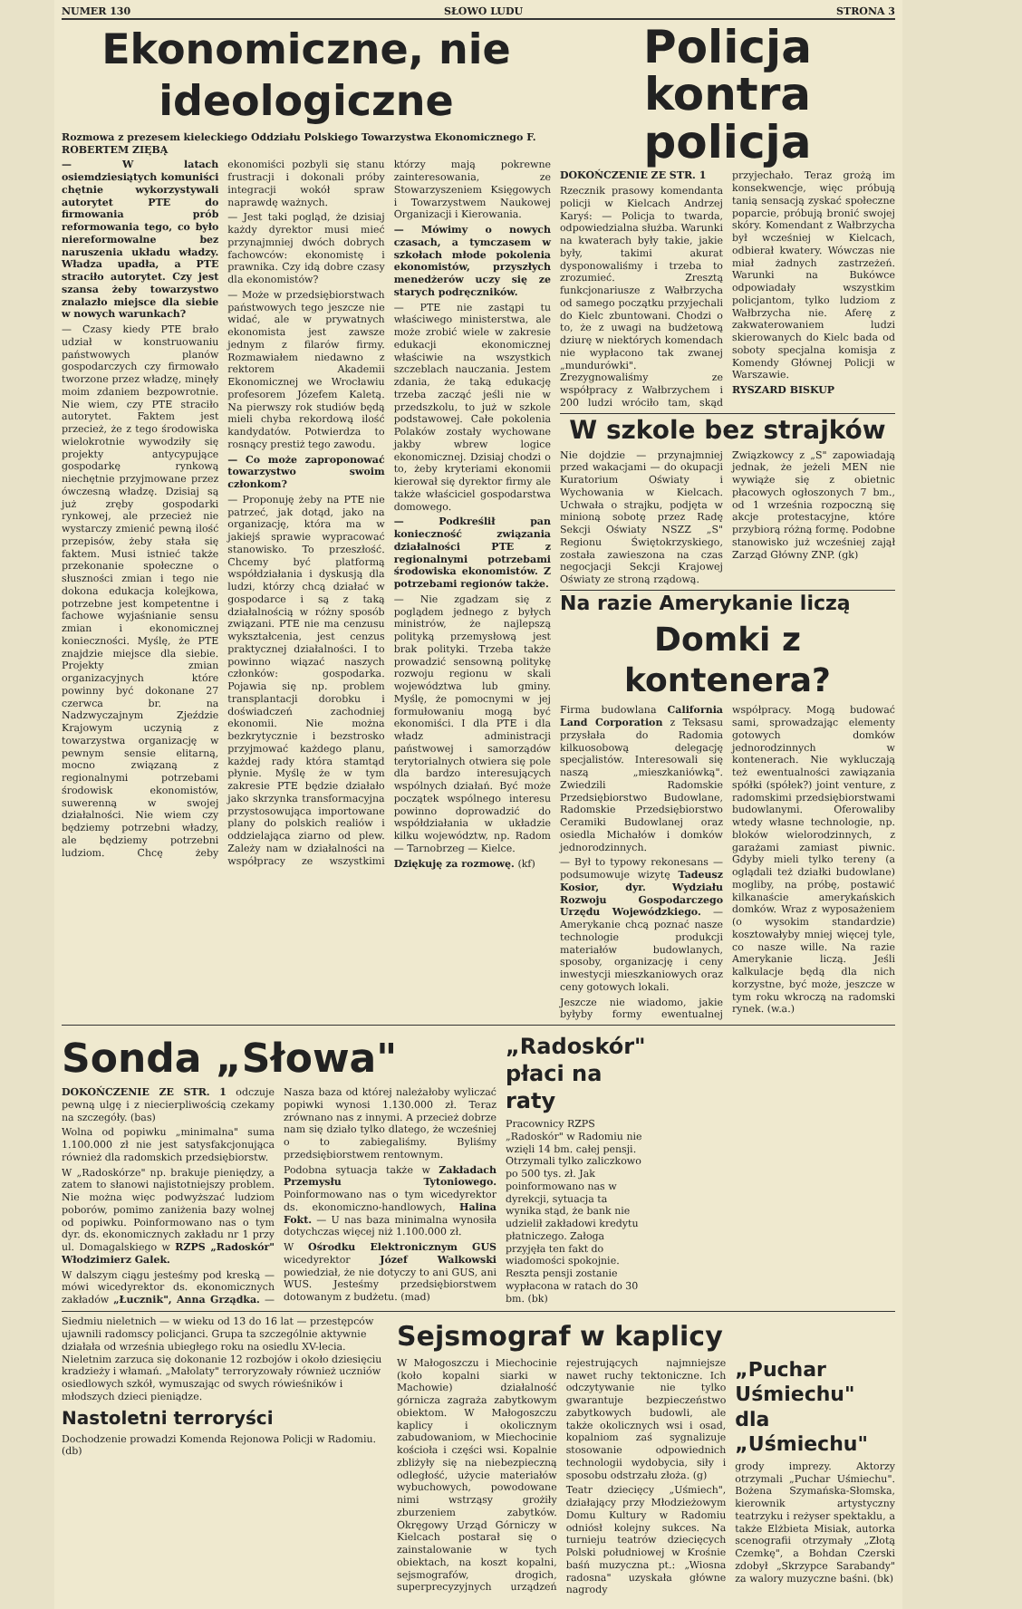NUMER 130 SŁOWO LUDU STRONA 3
Ekonomiczne, nie ideologiczne
Rozmowa z prezesem kieleckiego Oddziału Polskiego Towarzystwa Ekonomicznego F. ROBERTEM ZIĘBĄ
— W latach osiemdziesiątych komuniści chętnie wykorzystywali autorytet PTE do firmowania prób reformowania tego, co było niereformowalne bez naruszenia układu władzy. Władza upadła, a PTE straciło autorytet. Czy jest szansa żeby towarzystwo znalazło miejsce dla siebie w nowych warunkach?
— Czasy kiedy PTE brało udział w konstruowaniu państwowych planów gospodarczych czy firmowało tworzone przez władzę, minęły moim zdaniem bezpowrotnie. Nie wiem, czy PTE straciło autorytet. Faktem jest przecież, że z tego środowiska wielokrotnie wywodziły się projekty antycypujące gospodarkę rynkową niechętnie przyjmowane przez ówczesną władzę. Dzisiaj są już zręby gospodarki rynkowej, ale przecież nie wystarczy zmienić pewną ilość przepisów, żeby stała się faktem. Musi istnieć także przekonanie społeczne o słuszności zmian i tego nie dokona edukacja kolejkowa, potrzebne jest kompetentne i fachowe wyjaśnianie sensu zmian i ekonomicznej konieczności. Myślę, że PTE znajdzie miejsce dla siebie. Projekty zmian organizacyjnych które powinny być dokonane 27 czerwca br. na Nadzwyczajnym Zjeździe Krajowym uczynią z towarzystwa organizację w pewnym sensie elitarną, mocno związaną z regionalnymi potrzebami środowisk ekonomistów, suwerenną w swojej działalności. Nie wiem czy będziemy potrzebni władzy, ale będziemy potrzebni ludziom. Chcę żeby ekonomiści pozbyli się stanu frustracji i dokonali próby integracji wokół spraw naprawdę ważnych.
— Jest taki pogląd, że dzisiaj każdy dyrektor musi mieć przynajmniej dwóch dobrych fachowców: ekonomistę i prawnika. Czy idą dobre czasy dla ekonomistów?
— Może w przedsiębiorstwach państwowych tego jeszcze nie widać, ale w prywatnych ekonomista jest zawsze jednym z filarów firmy. Rozmawiałem niedawno z rektorem Akademii Ekonomicznej we Wrocławiu profesorem Józefem Kaletą. Na pierwszy rok studiów będą mieli chyba rekordową ilość kandydatów. Potwierdza to rosnący prestiż tego zawodu.
— Co może zaproponować towarzystwo swoim członkom?
— Proponuję żeby na PTE nie patrzeć, jak dotąd, jako na organizację, która ma w jakiejś sprawie wypracować stanowisko. To przeszłość. Chcemy być platformą współdziałania i dyskusją dla ludzi, którzy chcą działać w gospodarce i są z taką działalnością w różny sposób związani. PTE nie ma cenzusu wykształcenia, jest cenzus praktycznej działalności. I to powinno wiązać naszych członków: gospodarka. Pojawia się np. problem transplantacji dorobku i doświadczeń zachodniej ekonomii. Nie można bezkrytycznie i bezstrosko przyjmować każdego planu, każdej rady która stamtąd płynie. Myślę że w tym zakresie PTE będzie działało jako skrzynka transformacyjna przystosowująca importowane plany do polskich realiów i oddzielająca ziarno od plew. Zależy nam w działalności na współpracy ze wszystkimi którzy mają pokrewne zainteresowania, ze Stowarzyszeniem Księgowych i Towarzystwem Naukowej Organizacji i Kierowania.
— Mówimy o nowych czasach, a tymczasem w szkołach młode pokolenia ekonomistów, przyszłych menedżerów uczy się ze starych podręczników.
— PTE nie zastąpi tu właściwego ministerstwa, ale może zrobić wiele w zakresie edukacji ekonomicznej właściwie na wszystkich szczeblach nauczania. Jestem zdania, że taką edukację trzeba zacząć jeśli nie w przedszkolu, to już w szkole podstawowej. Całe pokolenia Polaków zostały wychowane jakby wbrew logice ekonomicznej. Dzisiaj chodzi o to, żeby kryteriami ekonomii kierował się dyrektor firmy ale także właściciel gospodarstwa domowego.
— Podkreślił pan konieczność związania działalności PTE z regionalnymi potrzebami środowiska ekonomistów. Z potrzebami regionów także.
— Nie zgadzam się z poglądem jednego z byłych ministrów, że najlepszą polityką przemysłową jest brak polityki. Trzeba także prowadzić sensowną politykę rozwoju regionu w skali województwa lub gminy. Myślę, że pomocnymi w jej formułowaniu mogą być ekonomiści. I dla PTE i dla władz administracji państwowej i samorządów terytorialnych otwiera się pole dla bardzo interesujących wspólnych działań. Być może początek wspólnego interesu powinno doprowadzić do współdziałania w układzie kilku województw, np. Radom — Tarnobrzeg — Kielce.
Dziękuję za rozmowę. (kf)
Policja
kontra policja
DOKOŃCZENIE ZE STR. 1
Rzecznik prasowy komendanta policji w Kielcach Andrzej Karyś: — Policja to twarda, odpowiedzialna służba. Warunki na kwaterach były takie, jakie były, takimi akurat dysponowaliśmy i trzeba to zrozumieć. Zresztą funkcjonariusze z Wałbrzycha od samego początku przyjechali do Kielc zbuntowani. Chodzi o to, że z uwagi na budżetową dziurę w niektórych komendach nie wypłacono tak zwanej „mundurówki". Zrezygnowaliśmy ze współpracy z Wałbrzychem i 200 ludzi wróciło tam, skąd przyjechało. Teraz grożą im konsekwencje, więc próbują tanią sensacją zyskać społeczne poparcie, próbują bronić swojej skóry. Komendant z Wałbrzycha był wcześniej w Kielcach, odbierał kwatery. Wówczas nie miał żadnych zastrzeżeń. Warunki na Bukówce odpowiadały wszystkim policjantom, tylko ludziom z Wałbrzycha nie. Aferę z zakwaterowaniem ludzi skierowanych do Kielc bada od soboty specjalna komisja z Komendy Głównej Policji w Warszawie.
RYSZARD BISKUP
W szkole bez strajków
Nie dojdzie — przynajmniej przed wakacjami — do okupacji Kuratorium Oświaty i Wychowania w Kielcach. Uchwała o strajku, podjęta w minioną sobotę przez Radę Sekcji Oświaty NSZZ „S" Regionu Świętokrzyskiego, została zawieszona na czas negocjacji Sekcji Krajowej Oświaty ze stroną rządową.
Związkowcy z „S" zapowiadają jednak, że jeżeli MEN nie wywiąże się z obietnic płacowych ogłoszonych 7 bm., od 1 września rozpoczną się akcje protestacyjne, które przybiorą różną formę. Podobne stanowisko już wcześniej zajął Zarząd Główny ZNP. (gk)
Na razie Amerykanie liczą
Domki z kontenera?
Firma budowlana California Land Corporation z Teksasu przysłała do Radomia kilkuosobową delegację specjalistów. Interesowali się naszą „mieszkaniówką". Zwiedzili Radomskie Przedsiębiorstwo Budowlane, Radomskie Przedsiębiorstwo Ceramiki Budowlanej oraz osiedla Michałów i domków jednorodzinnych.
— Był to typowy rekonesans — podsumowuje wizytę Tadeusz Kosior, dyr. Wydziału Rozwoju Gospodarczego Urzędu Wojewódzkiego. — Amerykanie chcą poznać nasze technologie produkcji materiałów budowlanych, sposoby, organizację i ceny inwestycji mieszkaniowych oraz ceny gotowych lokali.
Jeszcze nie wiadomo, jakie byłyby formy ewentualnej współpracy. Mogą budować sami, sprowadzając elementy gotowych domków jednorodzinnych w kontenerach. Nie wykluczają też ewentualności zawiązania spółki (spółek?) joint venture, z radomskimi przedsiębiorstwami budowlanymi. Oferowaliby wtedy własne technologie, np. bloków wielorodzinnych, z garażami zamiast piwnic. Gdyby mieli tylko tereny (a oglądali też działki budowlane) mogliby, na próbę, postawić kilkanaście amerykańskich domków. Wraz z wyposażeniem (o wysokim standardzie) kosztowałyby mniej więcej tyle, co nasze wille. Na razie Amerykanie liczą. Jeśli kalkulacje będą dla nich korzystne, być może, jeszcze w tym roku wkroczą na radomski rynek. (w.a.)
Sonda „Słowa"
DOKOŃCZENIE ZE STR. 1 odczuje pewną ulgę i z niecierpliwością czekamy na szczegóły. (bas)
Wolna od popiwku „minimalna" suma 1.100.000 zł nie jest satysfakcjonująca również dla radomskich przedsiębiorstw.
W „Radoskórze" np. brakuje pieniędzy, a zatem to słanowi najistotniejszy problem. Nie można więc podwyższać ludziom poborów, pomimo zaniżenia bazy wolnej od popiwku. Poinformowano nas o tym dyr. ds. ekonomicznych zakładu nr 1 przy ul. Domagalskiego w RZPS „Radoskór" Włodzimierz Galek.
W dalszym ciągu jesteśmy pod kreską — mówi wicedyrektor ds. ekonomicznych zakładów „Łucznik", Anna Grządka. — Nasza baza od której należałoby wyliczać popiwki wynosi 1.130.000 zł. Teraz zrównano nas z innymi. A przecież dobrze nam się działo tylko dlatego, że wcześniej o to zabiegaliśmy. Byliśmy przedsiębiorstwem rentownym.
Podobna sytuacja także w Zakładach Przemysłu Tytoniowego. Poinformowano nas o tym wicedyrektor ds. ekonomiczno-handlowych, Halina Fokt. — U nas baza minimalna wynosiła dotychczas więcej niż 1.100.000 zł.
W Ośrodku Elektronicznym GUS wicedyrektor Józef Walkowski powiedział, że nie dotyczy to ani GUS, ani WUS. Jesteśmy przedsiębiorstwem dotowanym z budżetu. (mad)
„Radoskór" płaci na raty
Pracownicy RZPS „Radoskór" w Radomiu nie wzięli 14 bm. całej pensji. Otrzymali tylko zaliczkowo po 500 tys. zł. Jak poinformowano nas w dyrekcji, sytuacja ta wynika stąd, że bank nie udzielił zakładowi kredytu płatniczego. Załoga przyjęła ten fakt do wiadomości spokojnie. Reszta pensji zostanie wypłacona w ratach do 30 bm. (bk)
Siedmiu nieletnich — w wieku od 13 do 16 lat — przestępców ujawnili radomscy policjanci. Grupa ta szczególnie aktywnie działała od września ubiegłego roku na osiedlu XV-lecia. Nieletnim zarzuca się dokonanie 12 rozbojów i około dziesięciu kradzieży i włamań. „Małolaty" terroryzowały również uczniów osiedlowych szkół, wymuszając od swych rówieśników i młodszych dzieci pieniądze.
Nastoletni terroryści
Dochodzenie prowadzi Komenda Rejonowa Policji w Radomiu. (db)
Sejsmograf w kaplicy
W Małogoszczu i Miechocinie (koło kopalni siarki w Machowie) działalność górnicza zagraża zabytkowym obiektom. W Małogoszczu kaplicy i okolicznym zabudowaniom, w Miechocinie kościoła i części wsi. Kopalnie zbliżyły się na niebezpieczną odległość, użycie materiałów wybuchowych, powodowane nimi wstrząsy grożiły zburzeniem zabytków. Okręgowy Urząd Górniczy w Kielcach postarał się o zainstalowanie w tych obiektach, na koszt kopalni, sejsmografów, drogich, superprecyzyjnych urządzeń rejestrujących najmniejsze nawet ruchy tektoniczne. Ich odczytywanie nie tylko gwarantuje bezpieczeństwo zabytkowych budowli, ale także okolicznych wsi i osad, kopalniom zaś sygnalizuje stosowanie odpowiednich technologii wydobycia, siły i sposobu odstrzału złoża. (g)
Teatr dziecięcy „Uśmiech", działający przy Młodzieżowym Domu Kultury w Radomiu odniósł kolejny sukces. Na turnieju teatrów dziecięcych Polski południowej w Krośnie baśń muzyczna pt.: „Wiosna radosna" uzyskała główne nagrody
„Puchar Uśmiechu" dla „Uśmiechu"
grody imprezy. Aktorzy otrzymali „Puchar Uśmiechu". Bożena Szymańska-Słomska, kierownik artystyczny teatrzyku i reżyser spektaklu, a także Elżbieta Misiak, autorka scenografii otrzymały „Złotą Czemkę", a Bohdan Czerski zdobył „Skrzypce Sarabandy" za walory muzyczne baśni. (bk)